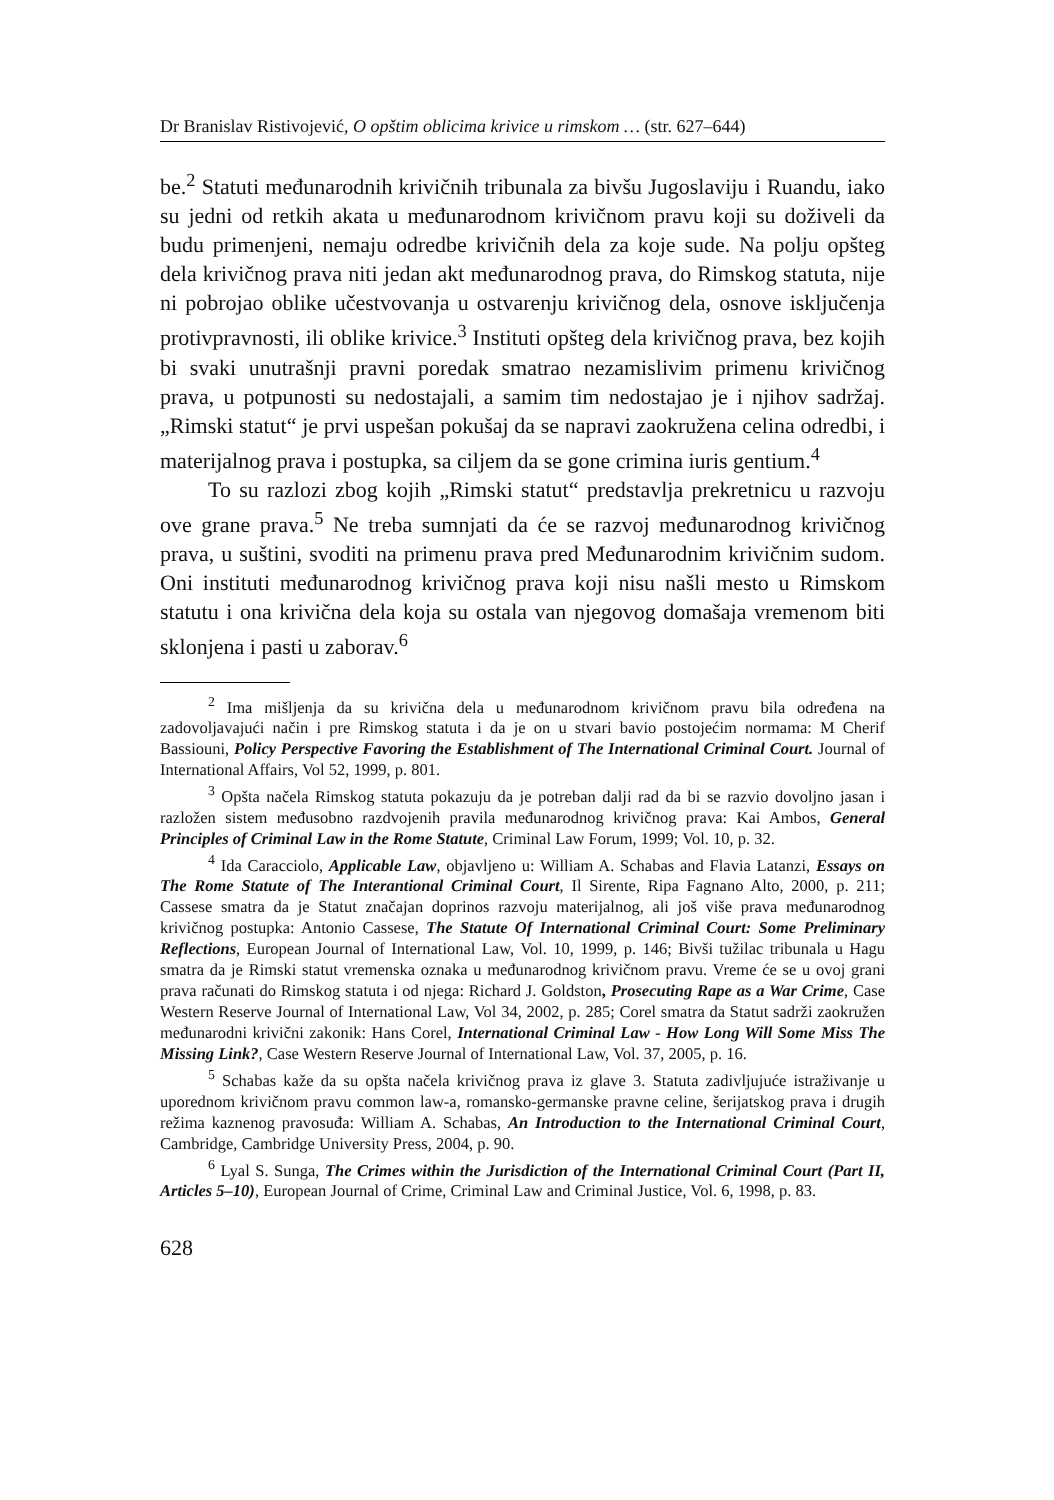Dr Branislav Ristivojević, O opštim oblicima krivice u rimskom … (str. 627–644)
be.<sup>2</sup> Statuti međunarodnih krivičnih tribunala za bivšu Jugoslaviju i Ruandu, iako su jedni od retkih akata u međunarodnom krivičnom pravu koji su doživeli da budu primenjeni, nemaju odredbe krivičnih dela za koje sude. Na polju opšteg dela krivičnog prava niti jedan akt međunarodnog prava, do Rimskog statuta, nije ni pobrojao oblike učestvovanja u ostvarenju krivičnog dela, osnove isključenja protivpravnosti, ili oblike krivice.<sup>3</sup> Instituti opšteg dela krivičnog prava, bez kojih bi svaki unutrašnji pravni poredak smatrao nezamislivim primenu krivičnog prava, u potpunosti su nedostajali, a samim tim nedostajao je i njihov sadržaj. „Rimski statut“ je prvi uspešan pokušaj da se napravi zaokružena celina odredbi, i materijalnog prava i postupka, sa ciljem da se gone crimina iuris gentium.<sup>4</sup>
To su razlozi zbog kojih „Rimski statut“ predstavlja prekretnicu u razvoju ove grane prava.<sup>5</sup> Ne treba sumnjati da će se razvoj međunarodnog krivičnog prava, u suštini, svoditi na primenu prava pred Međunarodnim krivičnim sudom. Oni instituti međunarodnog krivičnog prava koji nisu našli mesto u Rimskom statutu i ona krivična dela koja su ostala van njegovog domašaja vremenom biti sklonjena i pasti u zaborav.<sup>6</sup>
<sup>2</sup> Ima mišljenja da su krivična dela u međunarodnom krivičnom pravu bila određena na zadovoljavajući način i pre Rimskog statuta i da je on u stvari bavio postojećim normama: M Cherif Bassiouni, Policy Perspective Favoring the Establishment of The International Criminal Court. Journal of International Affairs, Vol 52, 1999, p. 801.
<sup>3</sup> Opšta načela Rimskog statuta pokazuju da je potreban dalji rad da bi se razvio dovoljno jasan i razložen sistem međusobno razdvojenih pravila međunarodnog krivičnog prava: Kai Ambos, General Principles of Criminal Law in the Rome Statute, Criminal Law Forum, 1999; Vol. 10, p. 32.
<sup>4</sup> Ida Caracciolo, Applicable Law, objavljeno u: William A. Schabas and Flavia Latanzi, Essays on The Rome Statute of The Interantional Criminal Court, Il Sirente, Ripa Fagnano Alto, 2000, p. 211; Cassese smatra da je Statut značajan doprinos razvoju materijalnog, ali još više prava međunarodnog krivičnog postupka: Antonio Cassese, The Statute Of International Criminal Court: Some Preliminary Reflections, European Journal of International Law, Vol. 10, 1999, p. 146; Bivši tužilac tribunala u Hagu smatra da je Rimski statut vremenska oznaka u međunarodnog krivičnom pravu. Vreme će se u ovoj grani prava računati do Rimskog statuta i od njega: Richard J. Goldston, Prosecuting Rape as a War Crime, Case Western Reserve Journal of International Law, Vol 34, 2002, p. 285; Corel smatra da Statut sadrži zaokružen međunarodni krivični zakonik: Hans Corel, International Criminal Law - How Long Will Some Miss The Missing Link?, Case Western Reserve Journal of International Law, Vol. 37, 2005, p. 16.
<sup>5</sup> Schabas kaže da su opšta načela krivičnog prava iz glave 3. Statuta zadivljujuće istraživanje u uporednom krivičnom pravu common law-a, romansko-germanske pravne celine, šerijatskog prava i drugih režima kaznenog pravosuđa: William A. Schabas, An Introduction to the International Criminal Court, Cambridge, Cambridge University Press, 2004, p. 90.
<sup>6</sup> Lyal S. Sunga, The Crimes within the Jurisdiction of the International Criminal Court (Part II, Articles 5–10), European Journal of Crime, Criminal Law and Criminal Justice, Vol. 6, 1998, p. 83.
628